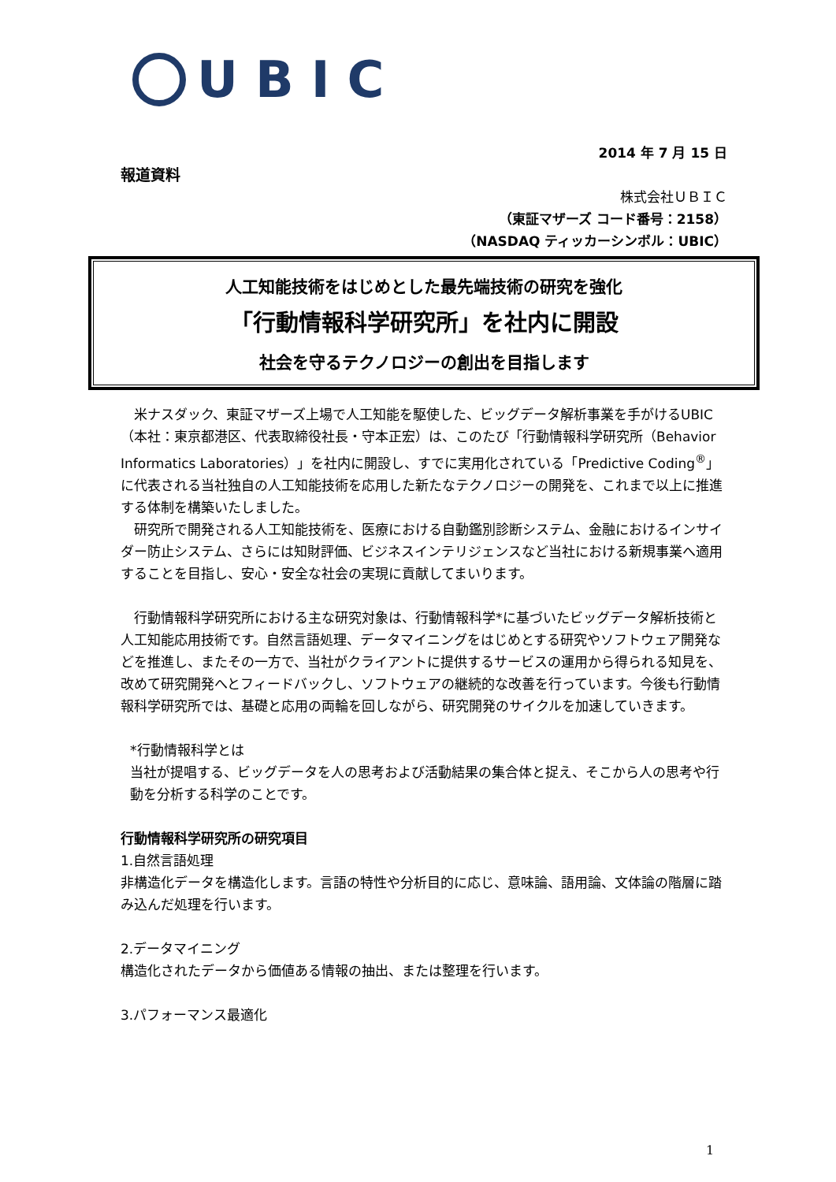UBIC
2014 年 7 月 15 日
報道資料
株式会社ＵＢＩＣ
（東証マザーズ コード番号：2158）
（NASDAQ ティッカーシンボル：UBIC）
人工知能技術をはじめとした最先端技術の研究を強化
「行動情報科学研究所」を社内に開設
社会を守るテクノロジーの創出を目指します
　米ナスダック、東証マザーズ上場で人工知能を駆使した、ビッグデータ解析事業を手がけるUBIC（本社：東京都港区、代表取締役社長・守本正宏）は、このたび「行動情報科学研究所（Behavior Informatics Laboratories）」を社内に開設し、すでに実用化されている「Predictive Coding<sup>®</sup>」に代表される当社独自の人工知能技術を応用した新たなテクノロジーの開発を、これまで以上に推進する体制を構築いたしました。
　研究所で開発される人工知能技術を、医療における自動鑑別診断システム、金融におけるインサイダー防止システム、さらには知財評価、ビジネスインテリジェンスなど当社における新規事業へ適用することを目指し、安心・安全な社会の実現に貢献してまいります。
　行動情報科学研究所における主な研究対象は、行動情報科学*に基づいたビッグデータ解析技術と人工知能応用技術です。自然言語処理、データマイニングをはじめとする研究やソフトウェア開発などを推進し、またその一方で、当社がクライアントに提供するサービスの運用から得られる知見を、改めて研究開発へとフィードバックし、ソフトウェアの継続的な改善を行っています。今後も行動情報科学研究所では、基礎と応用の両輪を回しながら、研究開発のサイクルを加速していきます。
*行動情報科学とは
当社が提唱する、ビッグデータを人の思考および活動結果の集合体と捉え、そこから人の思考や行動を分析する科学のことです。
行動情報科学研究所の研究項目
1.自然言語処理
非構造化データを構造化します。言語の特性や分析目的に応じ、意味論、語用論、文体論の階層に踏み込んだ処理を行います。
2.データマイニング
構造化されたデータから価値ある情報の抽出、または整理を行います。
3.パフォーマンス最適化
1